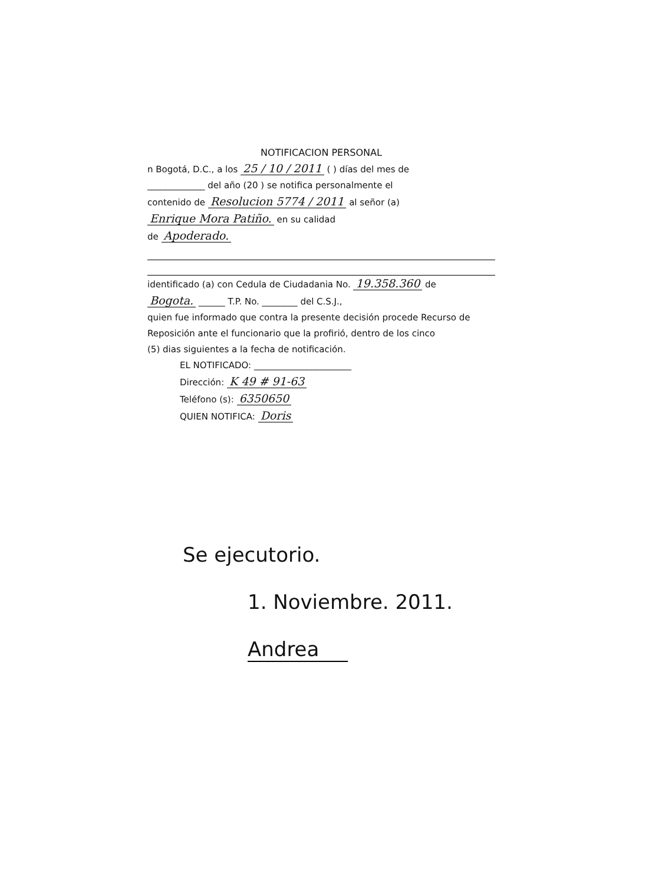NOTIFICACION PERSONAL
n Bogotá, D.C., a los 25 / 10 / 2011 ( ) días del mes de
_____________ del año (20 ) se notifica personalmente el
contenido de Resolucion 5774 / 2011 al señor (a)
Enrique Mora Patiño. en su calidad
de Apoderado.
identificado (a) con Cedula de Ciudadania No. 19.358.360 de
Bogota. ______ T.P. No. ________ del C.S.J.,
quien fue informado que contra la presente decisión procede Recurso de
Reposición ante el funcionario que la profirió, dentro de los cinco
(5) dias siguientes a la fecha de notificación.
EL NOTIFICADO: ______________________
Dirección: K 49 # 91-63
Teléfono (s): 6350650
QUIEN NOTIFICA: Doris
Se ejecutorio.
1. Noviembre. 2011.
Andrea